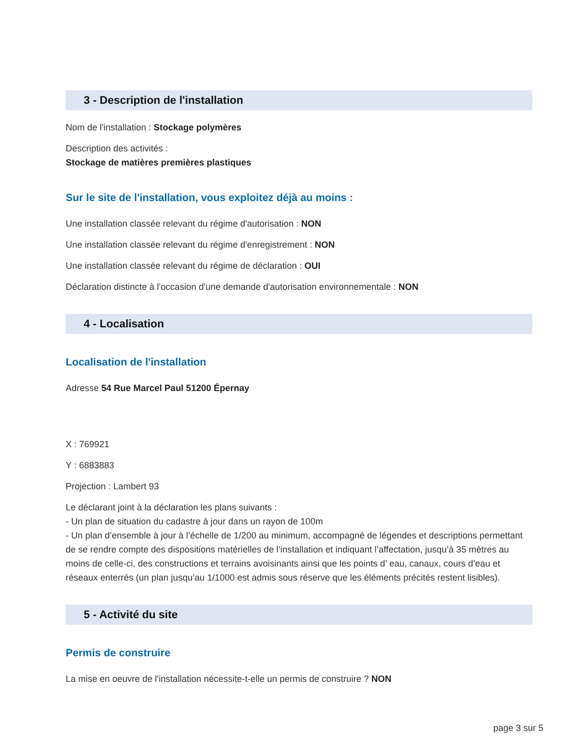3 - Description de l'installation
Nom de l'installation : Stockage polymères
Description des activités :
Stockage de matières premières plastiques
Sur le site de l'installation, vous exploitez déjà au moins :
Une installation classée relevant du régime d'autorisation : NON
Une installation classée relevant du régime d'enregistrement : NON
Une installation classée relevant du régime de déclaration : OUI
Déclaration distincte à l'occasion d'une demande d'autorisation environnementale : NON
4 - Localisation
Localisation de l'installation
Adresse 54 Rue Marcel Paul 51200 Épernay
X : 769921
Y : 6883883
Projection : Lambert 93
Le déclarant joint à la déclaration les plans suivants :
- Un plan de situation du cadastre à jour dans un rayon de 100m
- Un plan d’ensemble à jour à l’échelle de 1/200 au minimum, accompagné de légendes et descriptions permettant de se rendre compte des dispositions matérielles de l’installation et indiquant l’affectation, jusqu’à 35 mètres au moins de celle-ci, des constructions et terrains avoisinants ainsi que les points d’ eau, canaux, cours d’eau et réseaux enterrés (un plan jusqu’au 1/1000 est admis sous réserve que les éléments précités restent lisibles).
5 - Activité du site
Permis de construire
La mise en oeuvre de l'installation nécessite-t-elle un permis de construire ? NON
page 3 sur 5